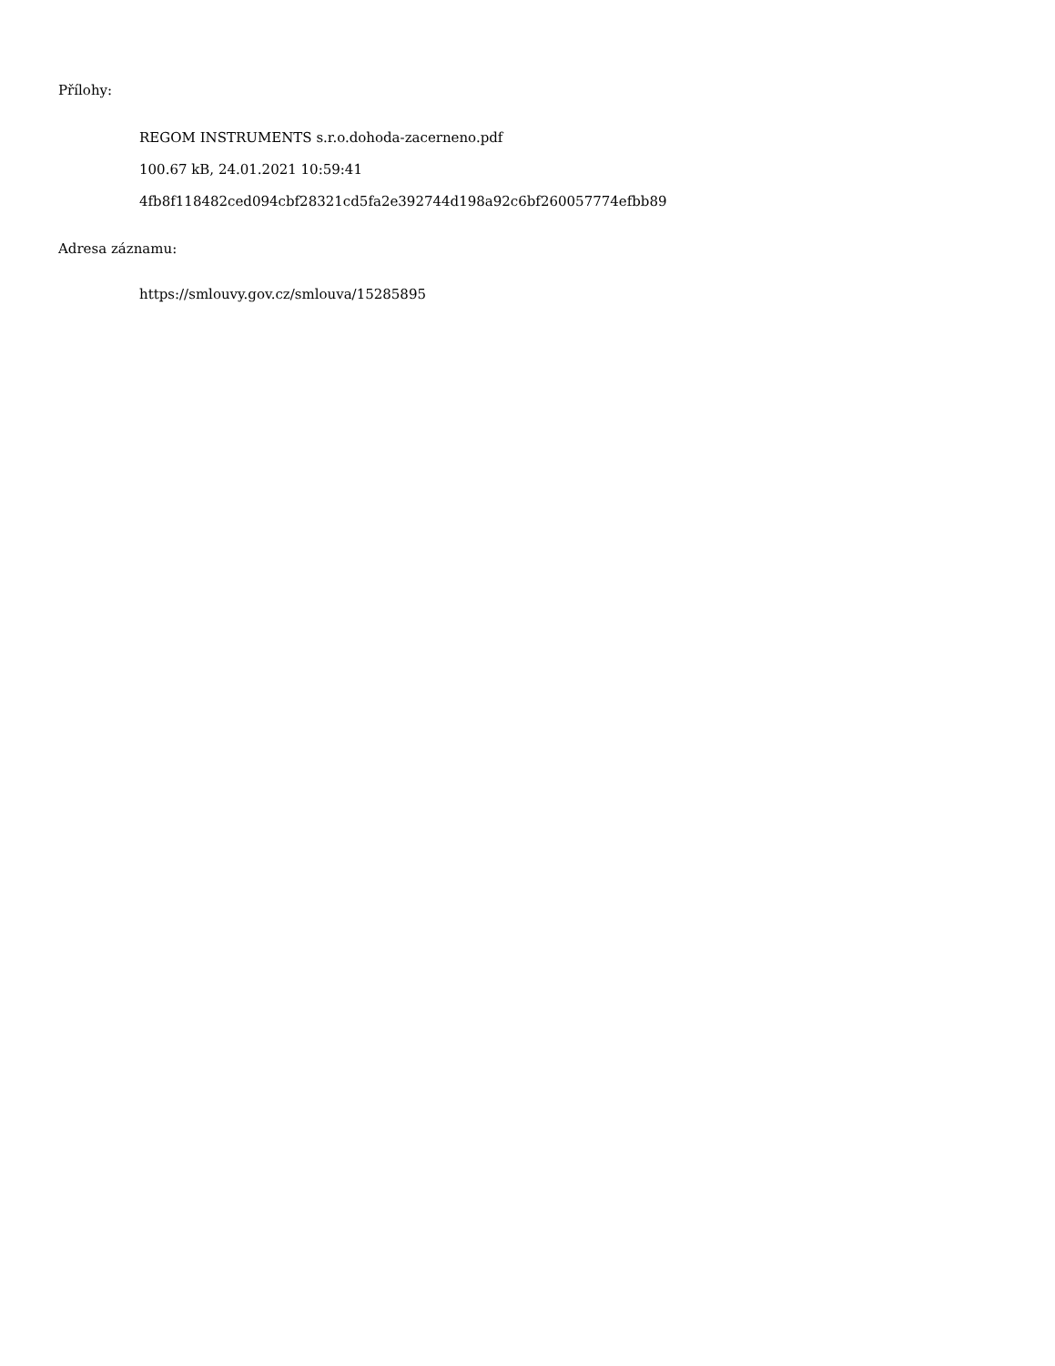Přílohy:
REGOM INSTRUMENTS s.r.o.dohoda-zacerneno.pdf
100.67 kB, 24.01.2021 10:59:41
4fb8f118482ced094cbf28321cd5fa2e392744d198a92c6bf260057774efbb89
Adresa záznamu:
https://smlouvy.gov.cz/smlouva/15285895